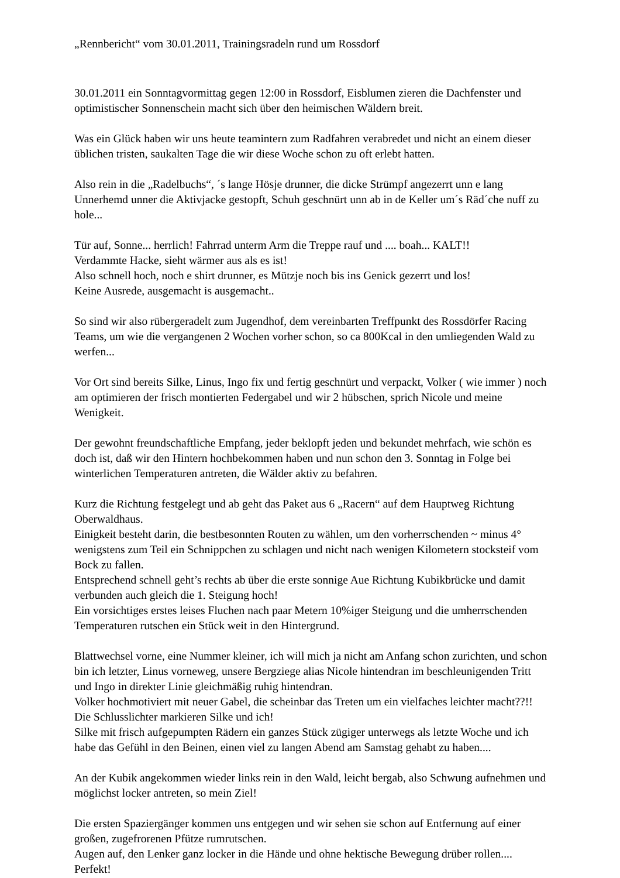„Rennbericht“ vom 30.01.2011, Trainingsradeln rund um Rossdorf
30.01.2011 ein Sonntagvormittag gegen 12:00 in Rossdorf, Eisblumen zieren die Dachfenster und optimistischer Sonnenschein macht sich über den heimischen Wäldern breit.
Was ein Glück haben wir uns heute teamintern zum Radfahren verabredet und nicht an einem dieser üblichen tristen, saukalten Tage die wir diese Woche schon zu oft erlebt hatten.
Also rein in die „Radelbuchs“, ´s lange Hösje drunner, die dicke Strümpf angezerrt unn e lang Unnerhemd unner die Aktivjacke gestopft, Schuh geschnürt unn ab in de Keller um´s Räd´che nuff zu hole...
Tür auf, Sonne... herrlich! Fahrrad unterm Arm die Treppe rauf und .... boah... KALT!!
Verdammte Hacke, sieht wärmer aus als es ist!
Also schnell hoch, noch e shirt drunner, es Mützje noch bis ins Genick gezerrt und los!
Keine Ausrede, ausgemacht is ausgemacht..
So sind wir also rübergeradelt zum Jugendhof, dem vereinbarten Treffpunkt des Rossdörfer Racing Teams, um wie die vergangenen 2 Wochen vorher schon, so ca 800Kcal in den umliegenden Wald zu werfen...
Vor Ort sind bereits Silke, Linus, Ingo fix und fertig geschnürt und verpackt, Volker ( wie immer ) noch am optimieren der frisch montierten Federgabel und wir 2 hübschen, sprich Nicole und meine Wenigkeit.
Der gewohnt freundschaftliche Empfang, jeder beklopft jeden und bekundet mehrfach, wie schön es doch ist, daß wir den Hintern hochbekommen haben und nun schon den 3. Sonntag in Folge bei winterlichen Temperaturen antreten, die Wälder aktiv zu befahren.
Kurz die Richtung festgelegt und ab geht das Paket aus 6 „Racern“ auf dem Hauptweg Richtung Oberwaldhaus.
Einigkeit besteht darin, die bestbesonnten Routen zu wählen, um den vorherrschenden ~ minus 4° wenigstens zum Teil ein Schnippchen zu schlagen und nicht nach wenigen Kilometern stocksteif vom Bock zu fallen.
Entsprechend schnell geht’s rechts ab über die erste sonnige Aue Richtung Kubikbrücke und damit verbunden auch gleich die 1. Steigung hoch!
Ein vorsichtiges erstes leises Fluchen nach paar Metern 10%iger Steigung und die umherrschenden Temperaturen rutschen ein Stück weit in den Hintergrund.
Blattwechsel vorne, eine Nummer kleiner, ich will mich ja nicht am Anfang schon zurichten, und schon bin ich letzter, Linus vorneweg, unsere Bergziege alias Nicole hintendran im beschleunigenden Tritt und Ingo in direkter Linie gleichmäßig ruhig hintendran.
Volker hochmotiviert mit neuer Gabel, die scheinbar das Treten um ein vielfaches leichter macht??!!
Die Schlusslichter markieren Silke und ich!
Silke mit frisch aufgepumpten Rädern ein ganzes Stück zügiger unterwegs als letzte Woche und ich habe das Gefühl in den Beinen, einen viel zu langen Abend am Samstag gehabt zu haben....
An der Kubik angekommen wieder links rein in den Wald, leicht bergab, also Schwung aufnehmen und möglichst locker antreten, so mein Ziel!
Die ersten Spaziergänger kommen uns entgegen und wir sehen sie schon auf Entfernung auf einer großen, zugefrorenen Pfütze rumrutschen.
Augen auf, den Lenker ganz locker in die Hände und ohne hektische Bewegung drüber rollen.... Perfekt!